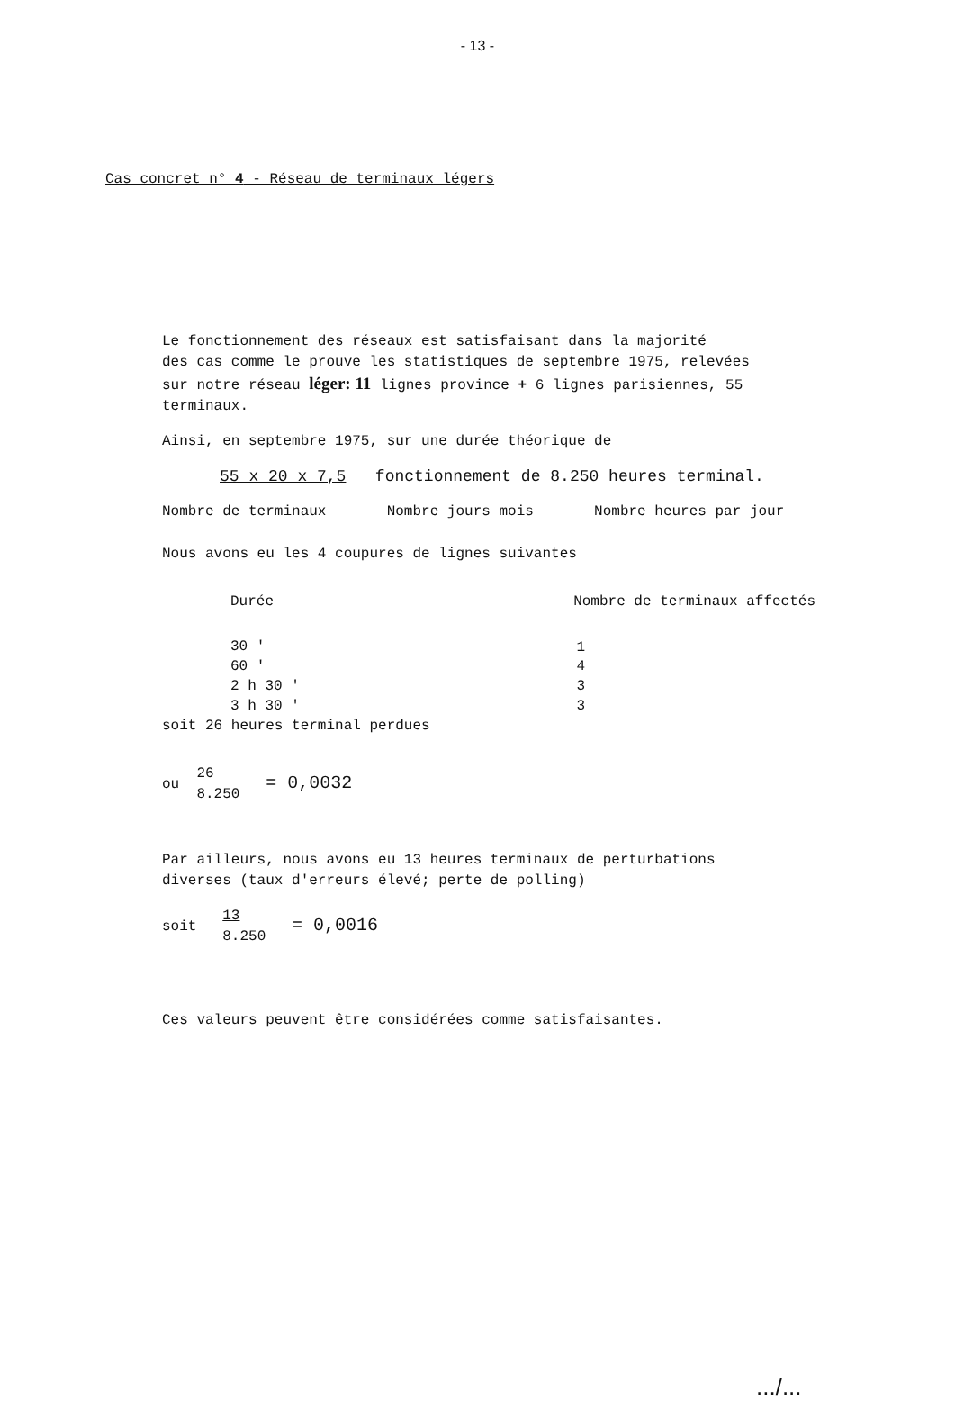- 13 -
Cas concret n° 4 - Réseau de terminaux légers
Le fonctionnement des réseaux est satisfaisant dans la majorité
des cas comme le prouve les statistiques de septembre 1975, relevées
sur notre réseau léger: 11 lignes province + 6 lignes parisiennes, 55
terminaux.
Ainsi, en septembre 1975, sur une durée théorique de
55 x 20 x 7,5 fonctionnement de 8.250 heures terminal.
Nombre de terminaux Nombre jours mois Nombre heures par jour
Nous avons eu les 4 coupures de lignes suivantes
| Durée | Nombre de terminaux affectés |
| 30 ' | 1 |
| 60 ' | 4 |
| 2 h 30 ' | 3 |
| 3 h 30 ' | 3 |
soit 26 heures terminal perdues
ou 26
8.250 = 0,0032
Par ailleurs, nous avons eu 13 heures terminaux de perturbations
diverses (taux d'erreurs élevé; perte de polling)
soit 13
8.250 = 0,0016
Ces valeurs peuvent être considérées comme satisfaisantes.
.../...